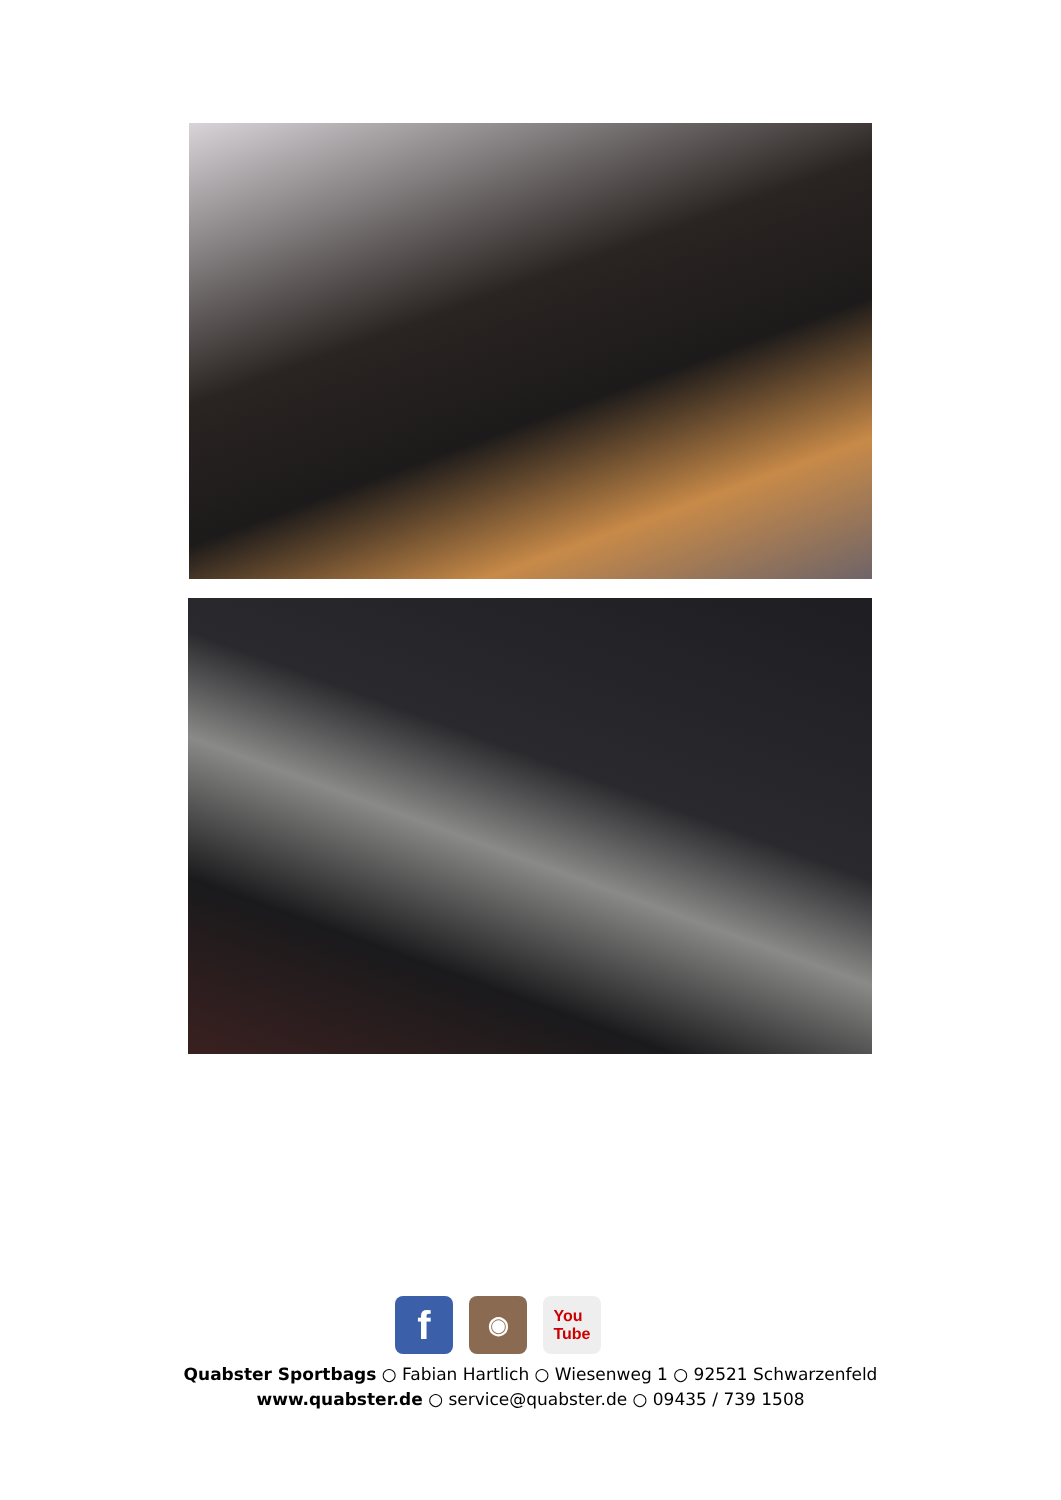f
◉
You
Tube
Quabster Sportbags ○ Fabian Hartlich ○ Wiesenweg 1 ○ 92521 Schwarzenfeld
www.quabster.de ○ service@quabster.de ○ 09435 / 739 1508